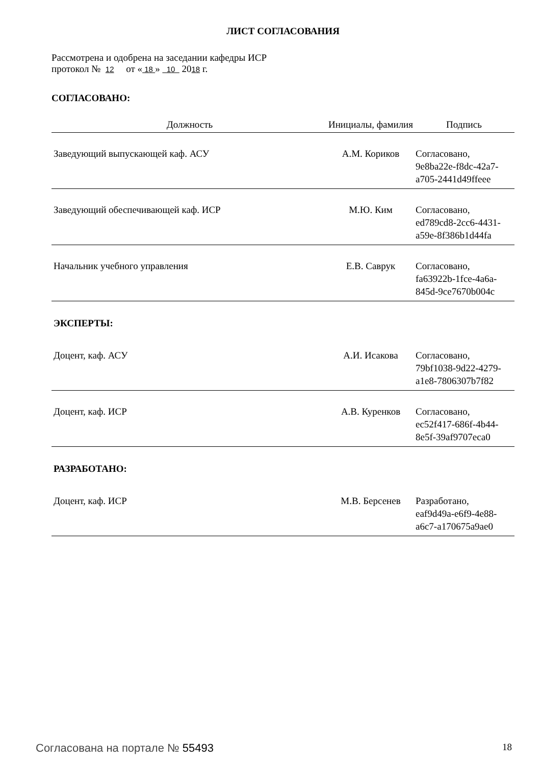ЛИСТ СОГЛАСОВАНИЯ
Рассмотрена и одобрена на заседании кафедры ИСР
протокол № 12 от « 18 » 10 2018 г.
СОГЛАСОВАНО:
| Должность | Инициалы, фамилия | Подпись |
| --- | --- | --- |
| Заведующий выпускающей каф. АСУ | А.М. Кориков | Согласовано, 9e8ba22e-f8dc-42a7- a705-2441d49ffeee |
| Заведующий обеспечивающей каф. ИСР | М.Ю. Ким | Согласовано, ed789cd8-2cc6-4431- a59e-8f386b1d44fa |
| Начальник учебного управления | Е.В. Саврук | Согласовано, fa63922b-1fce-4a6a- 845d-9ce7670b004c |
| ЭКСПЕРТЫ: | | |
| Доцент, каф. АСУ | А.И. Исакова | Согласовано, 79bf1038-9d22-4279- a1e8-7806307b7f82 |
| Доцент, каф. ИСР | А.В. Куренков | Согласовано, ec52f417-686f-4b44- 8e5f-39af9707eca0 |
| РАЗРАБОТАНО: | | |
| Доцент, каф. ИСР | М.В. Берсенев | Разработано, eaf9d49a-e6f9-4e88- a6c7-a170675a9ae0 |
Согласована на портале № 55493 18